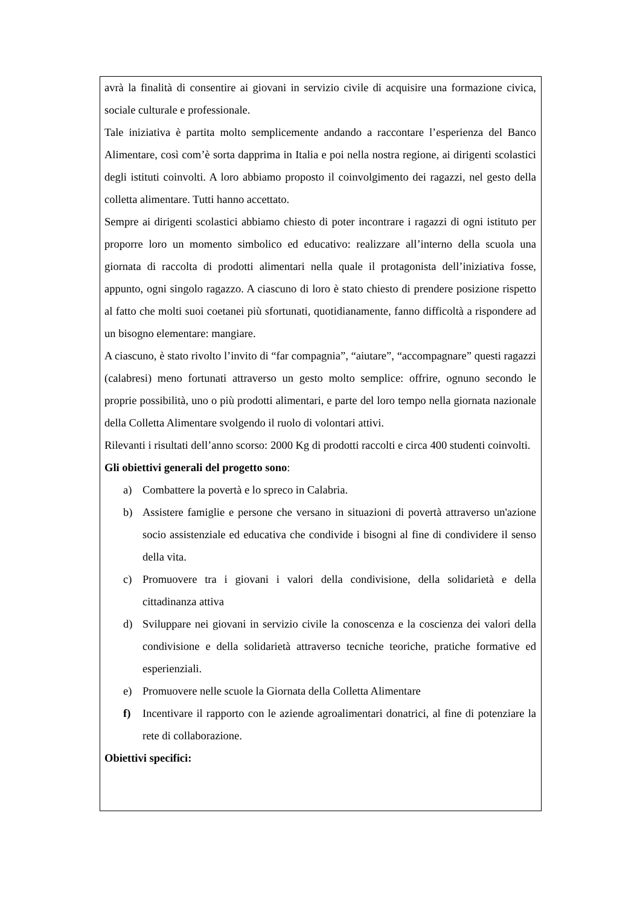avrà la finalità di consentire ai giovani in servizio civile di acquisire una formazione civica, sociale culturale e professionale.
Tale iniziativa è partita molto semplicemente andando a raccontare l’esperienza del Banco Alimentare, così com’è sorta dapprima in Italia e poi nella nostra regione, ai dirigenti scolastici degli istituti coinvolti. A loro abbiamo proposto il coinvolgimento dei ragazzi, nel gesto della colletta alimentare. Tutti hanno accettato.
Sempre ai dirigenti scolastici abbiamo chiesto di poter incontrare i ragazzi di ogni istituto per proporre loro un momento simbolico ed educativo: realizzare all’interno della scuola una giornata di raccolta di prodotti alimentari nella quale il protagonista dell’iniziativa fosse, appunto, ogni singolo ragazzo. A ciascuno di loro è stato chiesto di prendere posizione rispetto al fatto che molti suoi coetanei più sfortunati, quotidianamente, fanno difficoltà a rispondere ad un bisogno elementare: mangiare.
A ciascuno, è stato rivolto l’invito di “far compagnia”, “aiutare”, “accompagnare” questi ragazzi (calabresi) meno fortunati attraverso un gesto molto semplice: offrire, ognuno secondo le proprie possibilità, uno o più prodotti alimentari, e parte del loro tempo nella giornata nazionale della Colletta Alimentare svolgendo il ruolo di volontari attivi.
Rilevanti i risultati dell’anno scorso: 2000 Kg di prodotti raccolti e circa 400 studenti coinvolti.
Gli obiettivi generali del progetto sono:
a) Combattere la povertà e lo spreco in Calabria.
b) Assistere famiglie e persone che versano in situazioni di povertà attraverso un'azione socio assistenziale ed educativa che condivide i bisogni al fine di condividere il senso della vita.
c) Promuovere tra i giovani i valori della condivisione, della solidarietà e della cittadinanza attiva
d) Sviluppare nei giovani in servizio civile la conoscenza e la coscienza dei valori della condivisione e della solidarietà attraverso tecniche teoriche, pratiche formative ed esperienziali.
e) Promuovere nelle scuole la Giornata della Colletta Alimentare
f) Incentivare il rapporto con le aziende agroalimentari donatrici, al fine di potenziare la rete di collaborazione.
Obiettivi specifici: